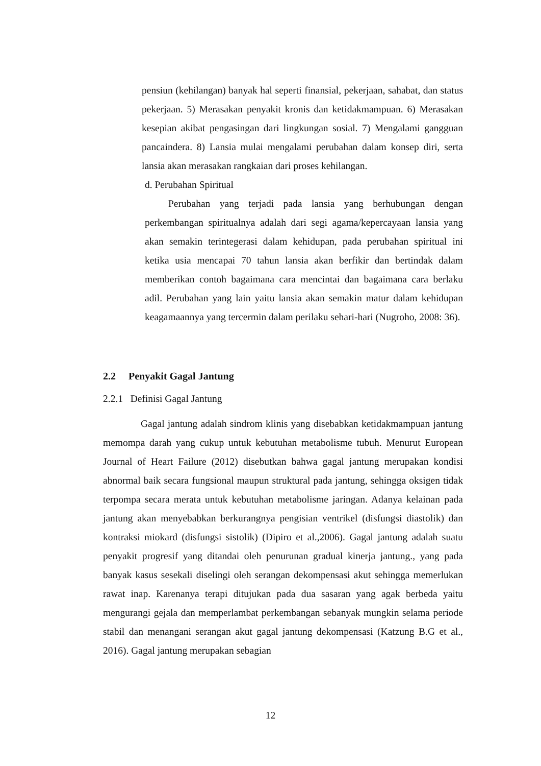pensiun (kehilangan) banyak hal seperti finansial, pekerjaan, sahabat, dan status pekerjaan. 5) Merasakan penyakit kronis dan ketidakmampuan. 6) Merasakan kesepian akibat pengasingan dari lingkungan sosial. 7) Mengalami gangguan pancaindera. 8) Lansia mulai mengalami perubahan dalam konsep diri, serta lansia akan merasakan rangkaian dari proses kehilangan.
d. Perubahan Spiritual
Perubahan yang terjadi pada lansia yang berhubungan dengan perkembangan spiritualnya adalah dari segi agama/kepercayaan lansia yang akan semakin terintegerasi dalam kehidupan, pada perubahan spiritual ini ketika usia mencapai 70 tahun lansia akan berfikir dan bertindak dalam memberikan contoh bagaimana cara mencintai dan bagaimana cara berlaku adil. Perubahan yang lain yaitu lansia akan semakin matur dalam kehidupan keagamaannya yang tercermin dalam perilaku sehari-hari (Nugroho, 2008: 36).
2.2 Penyakit Gagal Jantung
2.2.1 Definisi Gagal Jantung
Gagal jantung adalah sindrom klinis yang disebabkan ketidakmampuan jantung memompa darah yang cukup untuk kebutuhan metabolisme tubuh. Menurut European Journal of Heart Failure (2012) disebutkan bahwa gagal jantung merupakan kondisi abnormal baik secara fungsional maupun struktural pada jantung, sehingga oksigen tidak terpompa secara merata untuk kebutuhan metabolisme jaringan. Adanya kelainan pada jantung akan menyebabkan berkurangnya pengisian ventrikel (disfungsi diastolik) dan kontraksi miokard (disfungsi sistolik) (Dipiro et al.,2006). Gagal jantung adalah suatu penyakit progresif yang ditandai oleh penurunan gradual kinerja jantung., yang pada banyak kasus sesekali diselingi oleh serangan dekompensasi akut sehingga memerlukan rawat inap. Karenanya terapi ditujukan pada dua sasaran yang agak berbeda yaitu mengurangi gejala dan memperlambat perkembangan sebanyak mungkin selama periode stabil dan menangani serangan akut gagal jantung dekompensasi (Katzung B.G et al., 2016). Gagal jantung merupakan sebagian
12